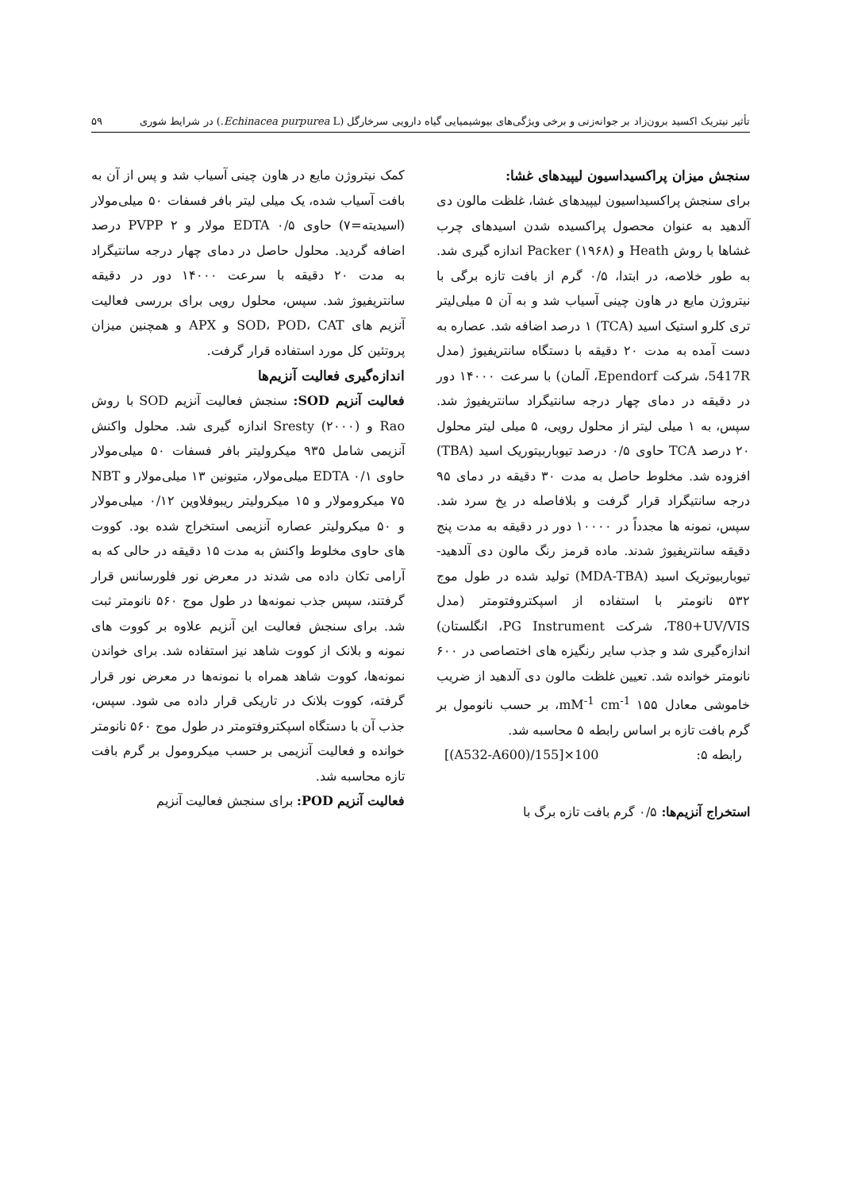تأثیر نیتریک اکسید برون‌زاد بر جوانه‌زنی و برخی ویژگی‌های بیوشیمیایی گیاه دارویی سرخارگل (Echinacea purpurea L.) در شرایط شوری ۵۹
سنجش میزان پراکسیداسیون لیپیدهای غشا:
برای سنجش پراکسیداسیون لیپیدهای غشا، غلظت مالون دی آلدهید به عنوان محصول پراکسیده شدن اسیدهای چرب غشاها با روش Heath و Packer (۱۹۶۸) اندازه گیری شد. به طور خلاصه، در ابتدا، ۰/۵ گرم از بافت تازه برگی با نیتروژن مایع در هاون چینی آسیاب شد و به آن ۵ میلی‌لیتر تری کلرو استیک اسید (TCA) ۱ درصد اضافه شد. عصاره به دست آمده به مدت ۲۰ دقیقه با دستگاه سانتریفیوژ (مدل 5417R، شرکت Ependorf، آلمان) با سرعت ۱۴۰۰۰ دور در دقیقه در دمای چهار درجه سانتیگراد سانتریفیوژ شد. سپس، به ۱ میلی لیتر از محلول رویی، ۵ میلی لیتر محلول ۲۰ درصد TCA حاوی ۰/۵ درصد تیوباربیتوریک اسید (TBA) افزوده شد. مخلوط حاصل به مدت ۳۰ دقیقه در دمای ۹۵ درجه سانتیگراد قرار گرفت و بلافاصله در یخ سرد شد. سپس، نمونه ها مجدداً در ۱۰۰۰۰ دور در دقیقه به مدت پنج دقیقه سانتریفیوژ شدند. ماده قرمز رنگ مالون دی آلدهید-تیوباربیوتریک اسید (MDA-TBA) تولید شده در طول موج ۵۳۲ نانومتر با استفاده از اسپکتروفتومتر (مدل T80+UV/VIS، شرکت PG Instrument، انگلستان) اندازه‌گیری شد و جذب سایر رنگیزه های اختصاصی در ۶۰۰ نانومتر خوانده شد. تعیین غلظت مالون دی آلدهید از ضریب خاموشی معادل ۱۵۵ mM<sup>-1</sup> cm<sup>-1</sup>، بر حسب نانومول بر گرم بافت تازه بر اساس رابطه ۵ محاسبه شد.
رابطه ۵: [(A532-A600)/155]×100
استخراج آنزیم‌ها: ۰/۵ گرم بافت تازه برگ با
کمک نیتروژن مایع در هاون چینی آسیاب شد و پس از آن به بافت آسیاب شده، یک میلی لیتر بافر فسفات ۵۰ میلی‌مولار (اسیدیته=۷) حاوی EDTA ۰/۵ مولار و PVPP ۲ درصد اضافه گردید. محلول حاصل در دمای چهار درجه سانتیگراد به مدت ۲۰ دقیقه با سرعت ۱۴۰۰۰ دور در دقیقه سانتریفیوژ شد. سپس، محلول رویی برای بررسی فعالیت آنزیم های SOD، POD، CAT و APX و همچنین میزان پروتئین کل مورد استفاده قرار گرفت.
اندازه‌گیری فعالیت آنزیم‌ها
فعالیت آنزیم SOD: سنجش فعالیت آنزیم SOD با روش Rao و Sresty (۲۰۰۰) اندازه گیری شد. محلول واکنش آنزیمی شامل ۹۳۵ میکرولیتر بافر فسفات ۵۰ میلی‌مولار حاوی EDTA ۰/۱ میلی‌مولار، متیونین ۱۳ میلی‌مولار و NBT ۷۵ میکرومولار و ۱۵ میکرولیتر ریبوفلاوین ۰/۱۲ میلی‌مولار و ۵۰ میکرولیتر عصاره آنزیمی استخراج شده بود. کووت های حاوی مخلوط واکنش به مدت ۱۵ دقیقه در حالی که به آرامی تکان داده می شدند در معرض نور فلورسانس قرار گرفتند، سپس جذب نمونه‌ها در طول موج ۵۶۰ نانومتر ثبت شد. برای سنجش فعالیت این آنزیم علاوه بر کووت های نمونه و بلانک از کووت شاهد نیز استفاده شد. برای خواندن نمونه‌ها، کووت شاهد همراه با نمونه‌ها در معرض نور قرار گرفته، کووت بلانک در تاریکی قرار داده می شود. سپس، جذب آن با دستگاه اسپکتروفتومتر در طول موج ۵۶۰ نانومتر خوانده و فعالیت آنزیمی بر حسب میکرومول بر گرم بافت تازه محاسبه شد.
فعالیت آنزیم POD: برای سنجش فعالیت آنزیم